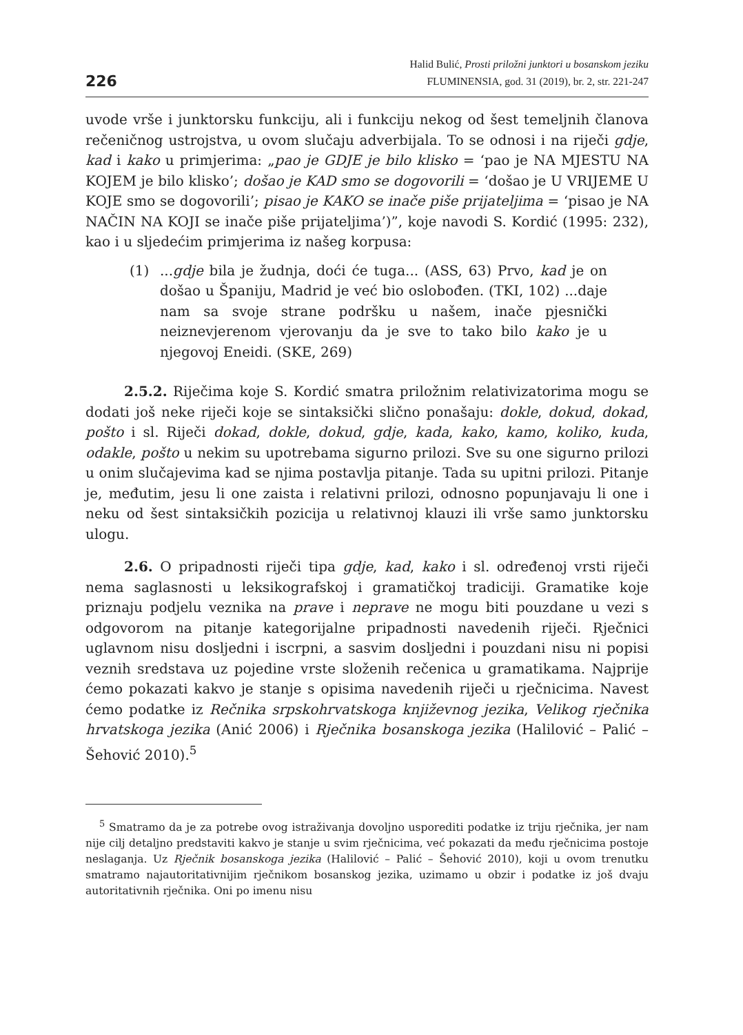226
Halid Bulić, Prosti priložni junktori u bosanskom jeziku
FLUMINENSIA, god. 31 (2019), br. 2, str. 221-247
uvode vrše i junktorsku funkciju, ali i funkciju nekog od šest temeljnih članova rečeničnog ustrojstva, u ovom slučaju adverbijala. To se odnosi i na riječi gdje, kad i kako u primjerima: „pao je GDJE je bilo klisko = ‘pao je NA MJESTU NA KOJEM je bilo klisko’; došao je KAD smo se dogovorili = ‘došao je U VRIJEME U KOJE smo se dogovorili’; pisao je KAKO se inače piše prijateljima = ‘pisao je NA NAČIN NA KOJI se inače piše prijateljima’)”, koje navodi S. Kordić (1995: 232), kao i u sljedećim primjerima iz našeg korpusa:
(1) ...gdje bila je žudnja, doći će tuga... (ASS, 63) Prvo, kad je on došao u Španiju, Madrid je već bio oslobođen. (TKI, 102) ...daje nam sa svoje strane podršku u našem, inače pjesnički neiznevjerenom vjerovanju da je sve to tako bilo kako je u njegovoj Eneidi. (SKE, 269)
2.5.2. Riječima koje S. Kordić smatra priložnim relativizatorima mogu se dodati još neke riječi koje se sintaksički slično ponašaju: dokle, dokud, dokad, pošto i sl. Riječi dokad, dokle, dokud, gdje, kada, kako, kamo, koliko, kuda, odakle, pošto u nekim su upotrebama sigurno prilozi. Sve su one sigurno prilozi u onim slučajevima kad se njima postavlja pitanje. Tada su upitni prilozi. Pitanje je, međutim, jesu li one zaista i relativni prilozi, odnosno popunjavaju li one i neku od šest sintaksičkih pozicija u relativnoj klauzi ili vrše samo junktorsku ulogu.
2.6. O pripadnosti riječi tipa gdje, kad, kako i sl. određenoj vrsti riječi nema saglasnosti u leksikografskoj i gramatičkoj tradiciji. Gramatike koje priznaju podjelu veznika na prave i neprave ne mogu biti pouzdane u vezi s odgovorom na pitanje kategorijalne pripadnosti navedenih riječi. Rječnici uglavnom nisu dosljedni i iscrpni, a sasvim dosljedni i pouzdani nisu ni popisi veznih sredstava uz pojedine vrste složenih rečenica u gramatikama. Najprije ćemo pokazati kakvo je stanje s opisima navedenih riječi u rječnicima. Navest ćemo podatke iz Rečnika srpskohrvatskoga književnog jezika, Velikog rječnika hrvatskoga jezika (Anić 2006) i Rječnika bosanskoga jezika (Halilović – Palić – Šehović 2010).<sup>5</sup>
<sup>5</sup> Smatramo da je za potrebe ovog istraživanja dovoljno usporediti podatke iz triju rječnika, jer nam nije cilj detaljno predstaviti kakvo je stanje u svim rječnicima, već pokazati da među rječnicima postoje neslaganja. Uz Rječnik bosanskoga jezika (Halilović – Palić – Šehović 2010), koji u ovom trenutku smatramo najautoritativnijim rječnikom bosanskog jezika, uzimamo u obzir i podatke iz još dvaju autoritativnih rječnika. Oni po imenu nisu